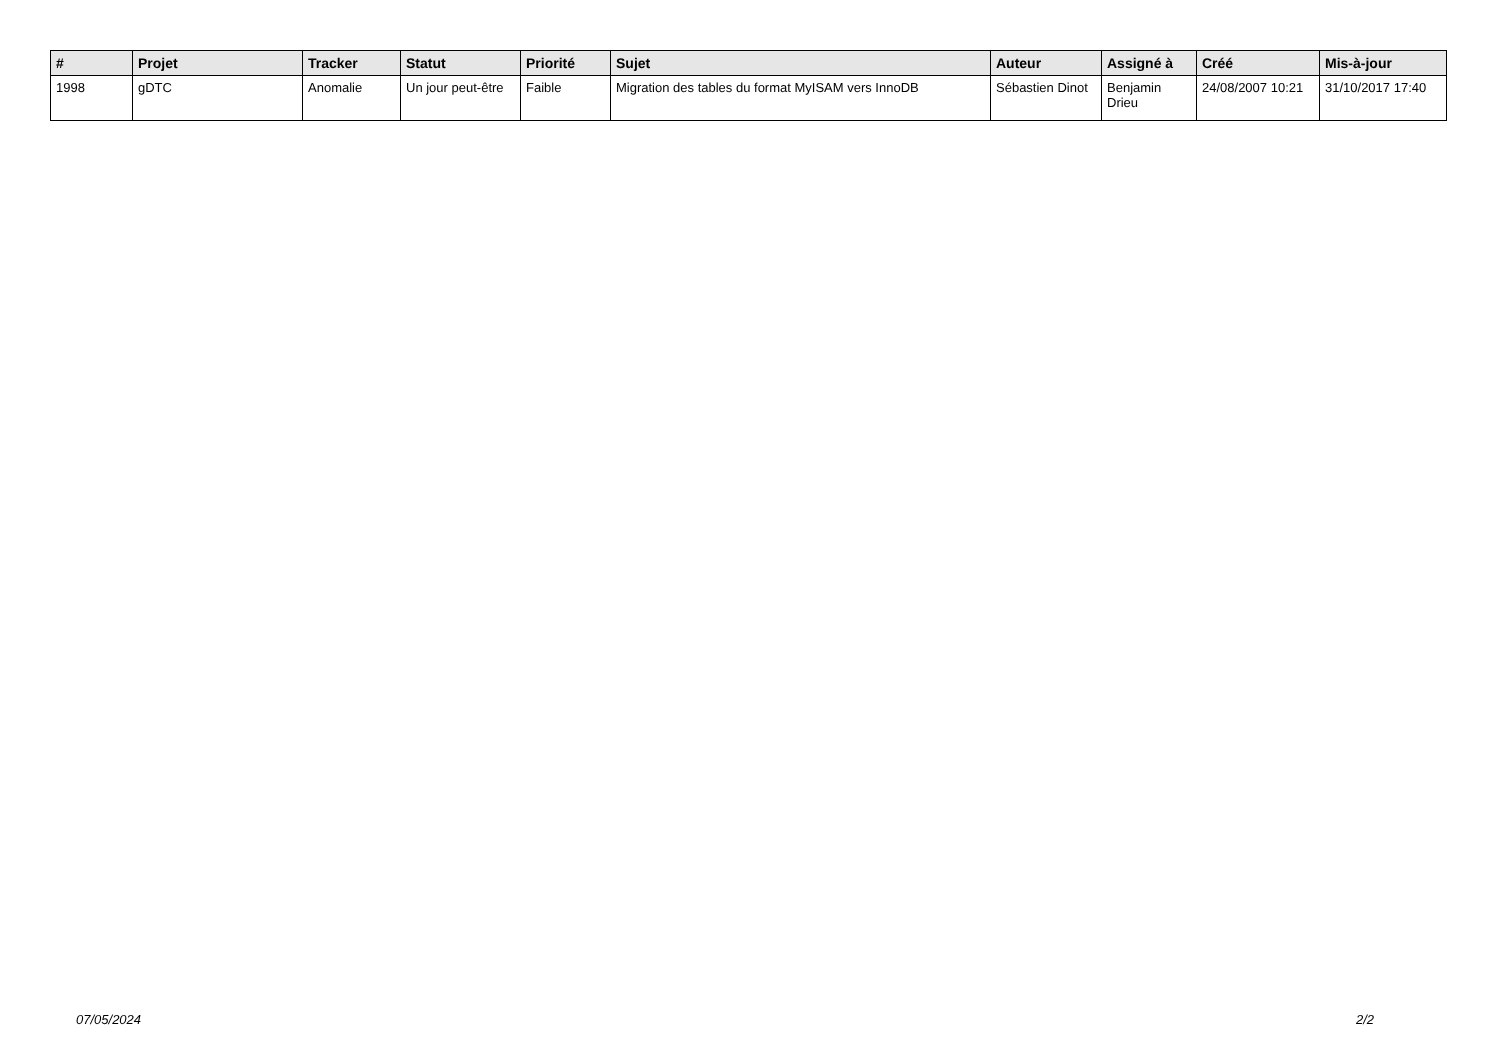| # | Projet | Tracker | Statut | Priorité | Sujet | Auteur | Assigné à | Créé | Mis-à-jour |
| --- | --- | --- | --- | --- | --- | --- | --- | --- | --- |
| 1998 | gDTC | Anomalie | Un jour peut-être | Faible | Migration des tables du format MyISAM vers InnoDB | Sébastien Dinot | Benjamin Drieu | 24/08/2007 10:21 | 31/10/2017 17:40 |
07/05/2024 2/2